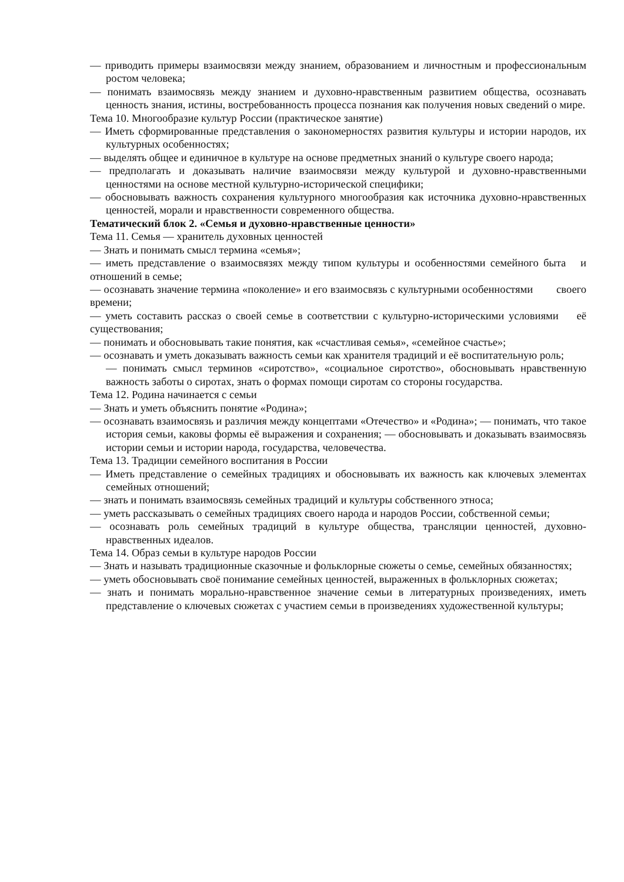— приводить примеры взаимосвязи между знанием, образованием и личностным и профессиональным ростом человека;
— понимать взаимосвязь между знанием и духовно-нравственным развитием общества, осознавать ценность знания, истины, востребованность процесса познания как получения новых сведений о мире.
Тема 10. Многообразие культур России (практическое занятие)
— Иметь сформированные представления о закономерностях развития культуры и истории народов, их культурных особенностях;
— выделять общее и единичное в культуре на основе предметных знаний о культуре своего народа;
— предполагать и доказывать наличие взаимосвязи между культурой и духовно-нравственными ценностями на основе местной культурно-исторической специфики;
— обосновывать важность сохранения культурного многообразия как источника духовно-нравственных ценностей, морали и нравственности современного общества.
Тематический блок 2. «Семья и духовно-нравственные ценности»
Тема 11. Семья — хранитель духовных ценностей
— Знать и понимать смысл термина «семья»;
— иметь представление о взаимосвязях между типом культуры и особенностями семейного быта и отношений в семье;
— осознавать значение термина «поколение» и его взаимосвязь с культурными особенностями своего времени;
— уметь составить рассказ о своей семье в соответствии с культурно-историческими условиями её существования;
— понимать и обосновывать такие понятия, как «счастливая семья», «семейное счастье»;
— осознавать и уметь доказывать важность семьи как хранителя традиций и её воспитательную роль;
— понимать смысл терминов «сиротство», «социальное сиротство», обосновывать нравственную важность заботы о сиротах, знать о формах помощи сиротам со стороны государства.
Тема 12. Родина начинается с семьи
— Знать и уметь объяснить понятие «Родина»;
— осознавать взаимосвязь и различия между концептами «Отечество» и «Родина»; — понимать, что такое история семьи, каковы формы её выражения и сохранения; — обосновывать и доказывать взаимосвязь истории семьи и истории народа, государства, человечества.
Тема 13. Традиции семейного воспитания в России
— Иметь представление о семейных традициях и обосновывать их важность как ключевых элементах семейных отношений;
— знать и понимать взаимосвязь семейных традиций и культуры собственного этноса;
— уметь рассказывать о семейных традициях своего народа и народов России, собственной семьи;
— осознавать роль семейных традиций в культуре общества, трансляции ценностей, духовно-нравственных идеалов.
Тема 14. Образ семьи в культуре народов России
— Знать и называть традиционные сказочные и фольклорные сюжеты о семье, семейных обязанностях;
— уметь обосновывать своё понимание семейных ценностей, выраженных в фольклорных сюжетах;
— знать и понимать морально-нравственное значение семьи в литературных произведениях, иметь представление о ключевых сюжетах с участием семьи в произведениях художественной культуры;